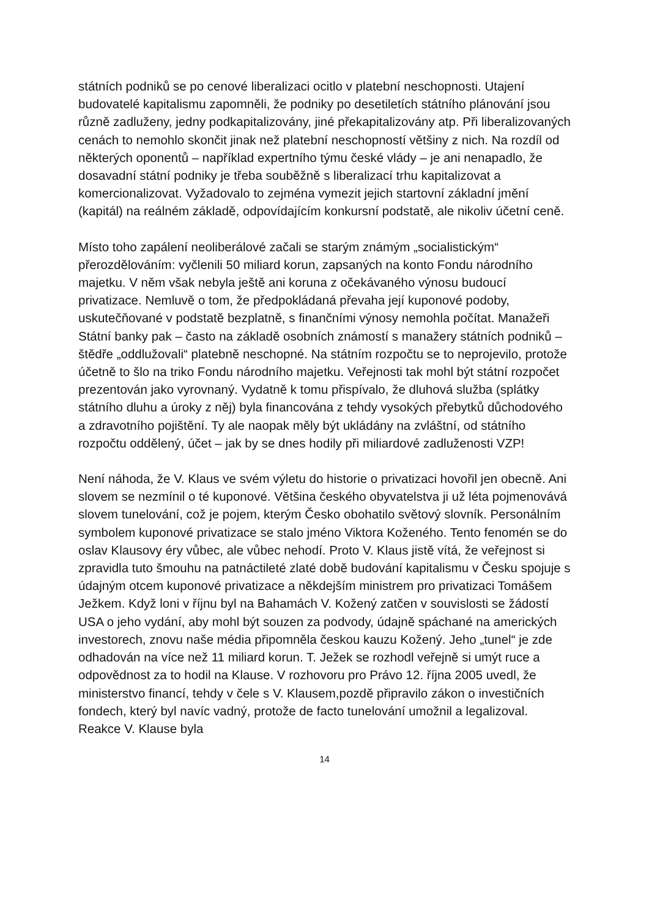státních podniků se po cenové liberalizaci ocitlo v platební neschopnosti. Utajení budovatelé kapitalismu zapomněli, že podniky po desetiletích státního plánování jsou různě zadluženy, jedny podkapitalizovány, jiné překapitalizovány atp. Při liberalizovaných cenách to nemohlo skončit jinak než platební neschopností většiny z nich. Na rozdíl od některých oponentů – například expertního týmu české vlády – je ani nenapadlo, že dosavadní státní podniky je třeba souběžně s liberalizací trhu kapitalizovat a komercionalizovat. Vyžadovalo to zejména vymezit jejich startovní základní jmění (kapitál) na reálném základě, odpovídajícím konkursní podstatě, ale nikoliv účetní ceně.
Místo toho zapálení neoliberálové začali se starým známým „socialistickým“ přerozdělováním: vyčlenili 50 miliard korun, zapsaných na konto Fondu národního majetku. V něm však nebyla ještě ani koruna z očekávaného výnosu budoucí privatizace. Nemluvě o tom, že předpokládaná převaha její kuponové podoby, uskutečňované v podstatě bezplatně, s finančními výnosy nemohla počítat. Manažeři Státní banky pak – často na základě osobních známostí s manažery státních podniků – štědře „oddlužovali“ platebně neschopné. Na státním rozpočtu se to neprojevilo, protože účetně to šlo na triko Fondu národního majetku. Veřejnosti tak mohl být státní rozpočet prezentován jako vyrovnaný. Vydatně k tomu přispívalo, že dluhová služba (splátky státního dluhu a úroky z něj) byla financována z tehdy vysokých přebytků důchodového a zdravotního pojištění. Ty ale naopak měly být ukládány na zvláštní, od státního rozpočtu oddělený, účet – jak by se dnes hodily při miliardové zadluženosti VZP!
Není náhoda, že V. Klaus ve svém výletu do historie o privatizaci hovořil jen obecně. Ani slovem se nezmínil o té kuponové. Většina českého obyvatelstva ji už léta pojmenovává slovem tunelování, což je pojem, kterým Česko obohatilo světový slovník. Personálním symbolem kuponové privatizace se stalo jméno Viktora Koženého. Tento fenomén se do oslav Klausovy éry vůbec, ale vůbec nehodí. Proto V. Klaus jistě vítá, že veřejnost si zpravidla tuto šmouhu na patnáctileté zlaté době budování kapitalismu v Česku spojuje s údajným otcem kuponové privatizace a někdejším ministrem pro privatizaci Tomášem Ježkem. Když loni v říjnu byl na Bahamách V. Kožený zatčen v souvislosti se žádostí USA o jeho vydání, aby mohl být souzen za podvody, údajně spáchané na amerických investorech, znovu naše média připomněla českou kauzu Kožený. Jeho „tunel“ je zde odhadován na více než 11 miliard korun. T. Ježek se rozhodl veřejně si umýt ruce a odpovědnost za to hodil na Klause. V rozhovoru pro Právo 12. října 2005 uvedl, že ministerstvo financí, tehdy v čele s V. Klausem,pozdě připravilo zákon o investičních fondech, který byl navíc vadný, protože de facto tunelování umožnil a legalizoval. Reakce V. Klause byla
14